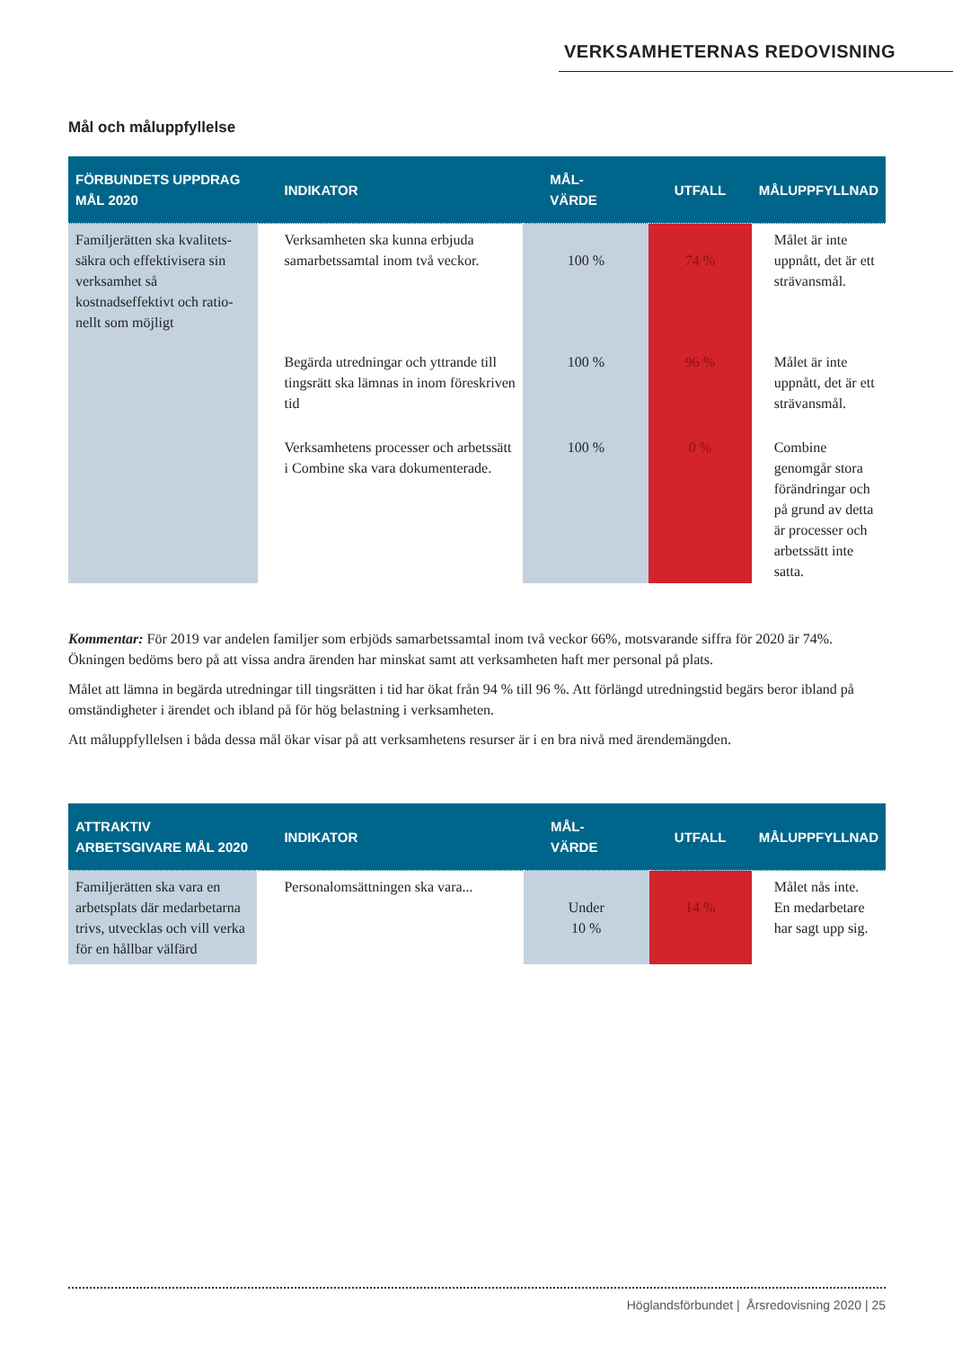VERKSAMHETERNAS REDOVISNING
Mål och måluppfyllelse
| FÖRBUNDETS UPPDRAG MÅL 2020 | INDIKATOR | MÅL- VÄRDE | UTFALL | MÅLUPPFYLLNAD |
| --- | --- | --- | --- | --- |
| Familjerätten ska kvalitets-säkra och effektivisera sin verksamhet så kostnadseffektivt och ratio-nellt som möjligt | Verksamheten ska kunna erbjuda samarbetssamtal inom två veckor. | 100 % | 74 % | Målet är inte uppnått, det är ett strävansmål. |
| | Begärda utredningar och yttrande till tingsrätt ska lämnas in inom föreskriven tid | 100 % | 96 % | Målet är inte uppnått, det är ett strävansmål. |
| | Verksamhetens processer och arbetssätt i Combine ska vara dokumenterade. | 100 % | 0 % | Combine genomgår stora förändringar och på grund av detta är processer och arbetssätt inte satta. |
Kommentar: För 2019 var andelen familjer som erbjöds samarbetssamtal inom två veckor 66%, motsvarande siffra för 2020 är 74%. Ökningen bedöms bero på att vissa andra ärenden har minskat samt att verksamheten haft mer personal på plats.
Målet att lämna in begärda utredningar till tingsrätten i tid har ökat från 94 % till 96 %. Att förlängd utredningstid begärs beror ibland på omständigheter i ärendet och ibland på för hög belastning i verksamheten.
Att måluppfyllelsen i båda dessa mål ökar visar på att verksamhetens resurser är i en bra nivå med ärendemängden.
| ATTRAKTIV ARBETSGIVARE MÅL 2020 | INDIKATOR | MÅL- VÄRDE | UTFALL | MÅLUPPFYLLNAD |
| --- | --- | --- | --- | --- |
| Familjerätten ska vara en arbetsplats där medarbetarna trivs, utvecklas och vill verka för en hållbar välfärd | Personalomsättningen ska vara... | Under 10 % | 14 % | Målet nås inte. En medarbetare har sagt upp sig. |
Höglandsförbundet | Årsredovisning 2020 | 25